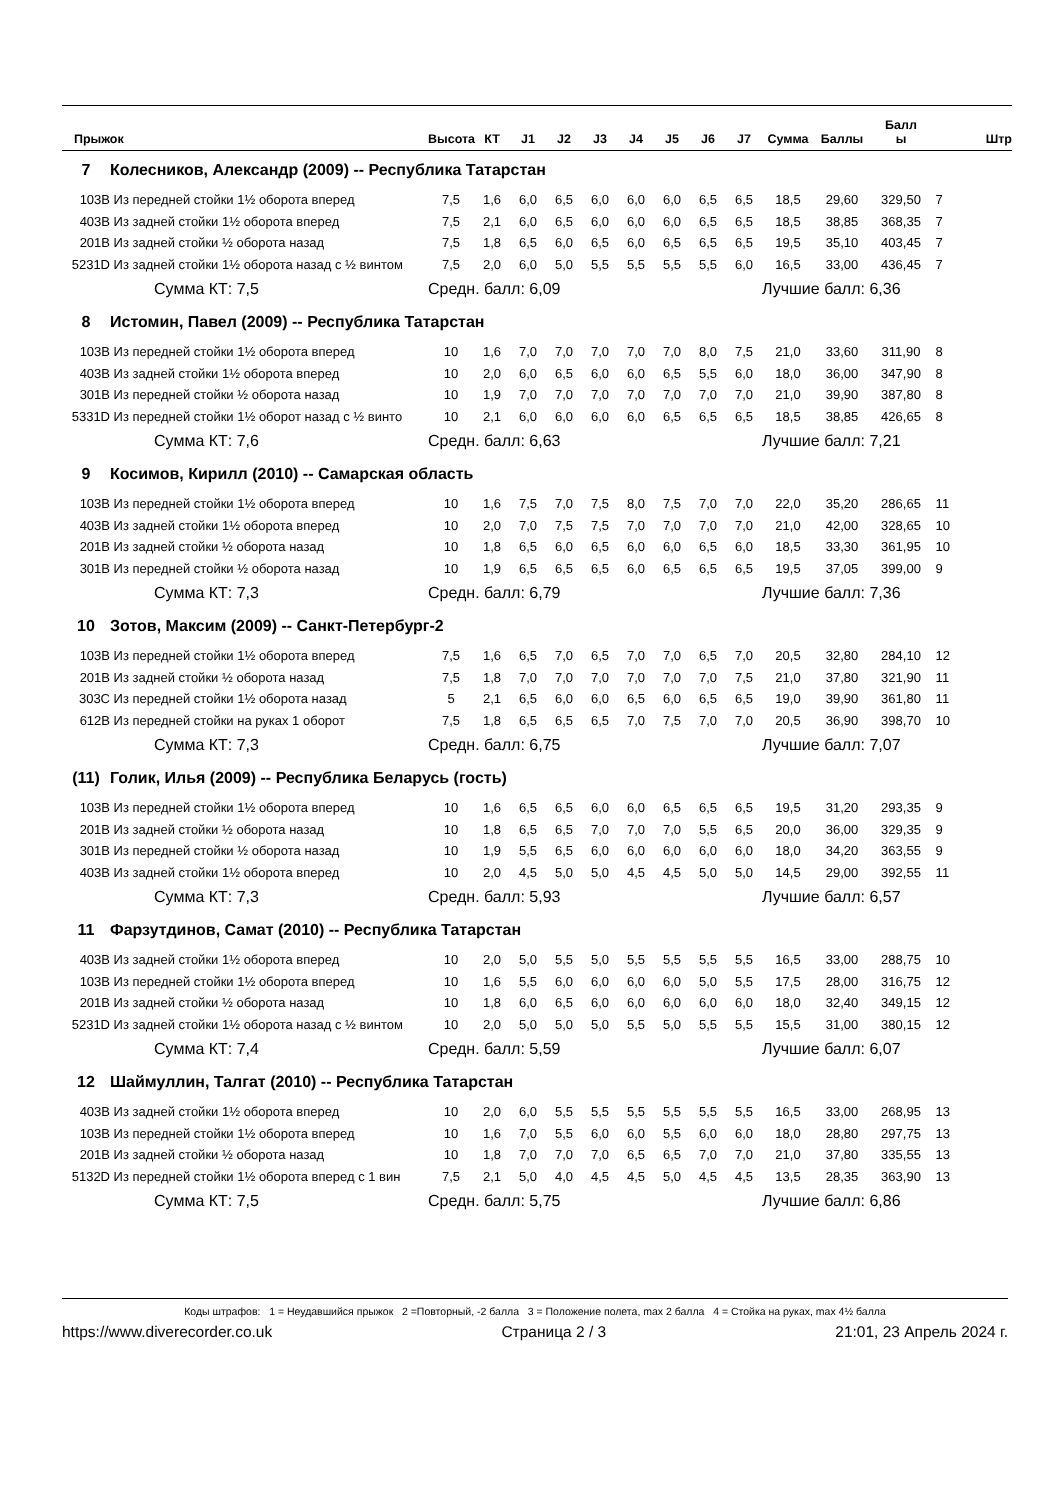| Прыжок | | Высота | КТ | J1 | J2 | J3 | J4 | J5 | J6 | J7 | Сумма | Баллы | Балл ы | Штр |
| --- | --- | --- | --- | --- | --- | --- | --- | --- | --- | --- | --- | --- | --- | --- |
| 7 | Колесников, Александр (2009) -- Республика Татарстан | | | | | | | | | | | | | |
| 103B | Из передней стойки 1½ оборота вперед | 7,5 | 1,6 | 6,0 | 6,5 | 6,0 | 6,0 | 6,0 | 6,5 | 6,5 | 18,5 | 29,60 | 329,50 | 7 |
| 403B | Из задней стойки 1½ оборота вперед | 7,5 | 2,1 | 6,0 | 6,5 | 6,0 | 6,0 | 6,0 | 6,5 | 6,5 | 18,5 | 38,85 | 368,35 | 7 |
| 201B | Из задней стойки ½ оборота назад | 7,5 | 1,8 | 6,5 | 6,0 | 6,5 | 6,0 | 6,5 | 6,5 | 6,5 | 19,5 | 35,10 | 403,45 | 7 |
| 5231D | Из задней стойки 1½ оборота назад с ½ винтом | 7,5 | 2,0 | 6,0 | 5,0 | 5,5 | 5,5 | 5,5 | 5,5 | 6,0 | 16,5 | 33,00 | 436,45 | 7 |
| | Сумма КТ: 7,5 | Средн. балл: 6,09 | | | | | | | | | Лучшие балл: 6,36 | | | |
| 8 | Истомин, Павел (2009) -- Республика Татарстан | | | | | | | | | | | | | |
| 103B | Из передней стойки 1½ оборота вперед | 10 | 1,6 | 7,0 | 7,0 | 7,0 | 7,0 | 7,0 | 8,0 | 7,5 | 21,0 | 33,60 | 311,90 | 8 |
| 403B | Из задней стойки 1½ оборота вперед | 10 | 2,0 | 6,0 | 6,5 | 6,0 | 6,0 | 6,5 | 5,5 | 6,0 | 18,0 | 36,00 | 347,90 | 8 |
| 301B | Из передней стойки ½ оборота назад | 10 | 1,9 | 7,0 | 7,0 | 7,0 | 7,0 | 7,0 | 7,0 | 7,0 | 21,0 | 39,90 | 387,80 | 8 |
| 5331D | Из передней стойки 1½ оборот назад с ½ винто | 10 | 2,1 | 6,0 | 6,0 | 6,0 | 6,0 | 6,5 | 6,5 | 6,5 | 18,5 | 38,85 | 426,65 | 8 |
| | Сумма КТ: 7,6 | Средн. балл: 6,63 | | | | | | | | | Лучшие балл: 7,21 | | | |
| 9 | Косимов, Кирилл (2010) -- Самарская область | | | | | | | | | | | | | |
| 103B | Из передней стойки 1½ оборота вперед | 10 | 1,6 | 7,5 | 7,0 | 7,5 | 8,0 | 7,5 | 7,0 | 7,0 | 22,0 | 35,20 | 286,65 | 11 |
| 403B | Из задней стойки 1½ оборота вперед | 10 | 2,0 | 7,0 | 7,5 | 7,5 | 7,0 | 7,0 | 7,0 | 7,0 | 21,0 | 42,00 | 328,65 | 10 |
| 201B | Из задней стойки ½ оборота назад | 10 | 1,8 | 6,5 | 6,0 | 6,5 | 6,0 | 6,0 | 6,5 | 6,0 | 18,5 | 33,30 | 361,95 | 10 |
| 301B | Из передней стойки ½ оборота назад | 10 | 1,9 | 6,5 | 6,5 | 6,5 | 6,0 | 6,5 | 6,5 | 6,5 | 19,5 | 37,05 | 399,00 | 9 |
| | Сумма КТ: 7,3 | Средн. балл: 6,79 | | | | | | | | | Лучшие балл: 7,36 | | | |
| 10 | Зотов, Максим (2009) -- Санкт-Петербург-2 | | | | | | | | | | | | | |
| 103B | Из передней стойки 1½ оборота вперед | 7,5 | 1,6 | 6,5 | 7,0 | 6,5 | 7,0 | 7,0 | 6,5 | 7,0 | 20,5 | 32,80 | 284,10 | 12 |
| 201B | Из задней стойки ½ оборота назад | 7,5 | 1,8 | 7,0 | 7,0 | 7,0 | 7,0 | 7,0 | 7,0 | 7,5 | 21,0 | 37,80 | 321,90 | 11 |
| 303C | Из передней стойки 1½ оборота назад | 5 | 2,1 | 6,5 | 6,0 | 6,0 | 6,5 | 6,0 | 6,5 | 6,5 | 19,0 | 39,90 | 361,80 | 11 |
| 612B | Из передней стойки на руках 1 оборот | 7,5 | 1,8 | 6,5 | 6,5 | 6,5 | 7,0 | 7,5 | 7,0 | 7,0 | 20,5 | 36,90 | 398,70 | 10 |
| | Сумма КТ: 7,3 | Средн. балл: 6,75 | | | | | | | | | Лучшие балл: 7,07 | | | |
| (11) | Голик, Илья (2009) -- Республика Беларусь (гость) | | | | | | | | | | | | | |
| 103B | Из передней стойки 1½ оборота вперед | 10 | 1,6 | 6,5 | 6,5 | 6,0 | 6,0 | 6,5 | 6,5 | 6,5 | 19,5 | 31,20 | 293,35 | 9 |
| 201B | Из задней стойки ½ оборота назад | 10 | 1,8 | 6,5 | 6,5 | 7,0 | 7,0 | 7,0 | 5,5 | 6,5 | 20,0 | 36,00 | 329,35 | 9 |
| 301B | Из передней стойки ½ оборота назад | 10 | 1,9 | 5,5 | 6,5 | 6,0 | 6,0 | 6,0 | 6,0 | 6,0 | 18,0 | 34,20 | 363,55 | 9 |
| 403B | Из задней стойки 1½ оборота вперед | 10 | 2,0 | 4,5 | 5,0 | 5,0 | 4,5 | 4,5 | 5,0 | 5,0 | 14,5 | 29,00 | 392,55 | 11 |
| | Сумма КТ: 7,3 | Средн. балл: 5,93 | | | | | | | | | Лучшие балл: 6,57 | | | |
| 11 | Фарзутдинов, Самат (2010) -- Республика Татарстан | | | | | | | | | | | | | |
| 403B | Из задней стойки 1½ оборота вперед | 10 | 2,0 | 5,0 | 5,5 | 5,0 | 5,5 | 5,5 | 5,5 | 5,5 | 16,5 | 33,00 | 288,75 | 10 |
| 103B | Из передней стойки 1½ оборота вперед | 10 | 1,6 | 5,5 | 6,0 | 6,0 | 6,0 | 6,0 | 5,0 | 5,5 | 17,5 | 28,00 | 316,75 | 12 |
| 201B | Из задней стойки ½ оборота назад | 10 | 1,8 | 6,0 | 6,5 | 6,0 | 6,0 | 6,0 | 6,0 | 6,0 | 18,0 | 32,40 | 349,15 | 12 |
| 5231D | Из задней стойки 1½ оборота назад с ½ винтом | 10 | 2,0 | 5,0 | 5,0 | 5,0 | 5,5 | 5,0 | 5,5 | 5,5 | 15,5 | 31,00 | 380,15 | 12 |
| | Сумма КТ: 7,4 | Средн. балл: 5,59 | | | | | | | | | Лучшие балл: 6,07 | | | |
| 12 | Шаймуллин, Талгат (2010) -- Республика Татарстан | | | | | | | | | | | | | |
| 403B | Из задней стойки 1½ оборота вперед | 10 | 2,0 | 6,0 | 5,5 | 5,5 | 5,5 | 5,5 | 5,5 | 5,5 | 16,5 | 33,00 | 268,95 | 13 |
| 103B | Из передней стойки 1½ оборота вперед | 10 | 1,6 | 7,0 | 5,5 | 6,0 | 6,0 | 5,5 | 6,0 | 6,0 | 18,0 | 28,80 | 297,75 | 13 |
| 201B | Из задней стойки ½ оборота назад | 10 | 1,8 | 7,0 | 7,0 | 7,0 | 6,5 | 6,5 | 7,0 | 7,0 | 21,0 | 37,80 | 335,55 | 13 |
| 5132D | Из передней стойки 1½ оборота вперед с 1 вин | 7,5 | 2,1 | 5,0 | 4,0 | 4,5 | 4,5 | 5,0 | 4,5 | 4,5 | 13,5 | 28,35 | 363,90 | 13 |
| | Сумма КТ: 7,5 | Средн. балл: 5,75 | | | | | | | | | Лучшие балл: 6,86 | | | |
Коды штрафов: 1 = Неудавшийся прыжок 2 =Повторный, -2 балла 3 = Положение полета, max 2 балла 4 = Стойка на руках, max 4½ балла
https://www.diverecorder.co.uk Страница 2 / 3 21:01, 23 Апрель 2024 г.